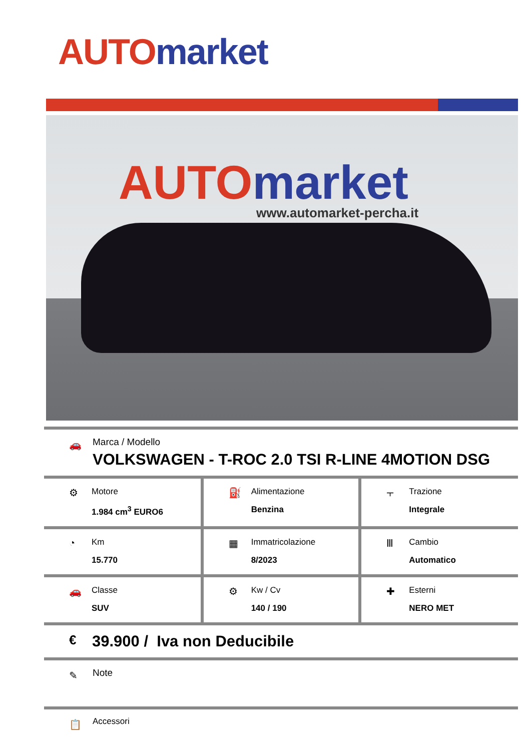AUTO market
AUTO market
www.automarket-percha.it
🚗
Marca / Modello
VOLKSWAGEN - T-ROC 2.0 TSI R-LINE 4MOTION DSG
| ⚙ Motore 1.984 cm<sup>3</sup> EURO6 | ⛽ Alimentazione Benzina | ⫟ Trazione Integrale |
| ◔ Km 15.770 | ▦ Immatricolazione 8/2023 | Ⅲ Cambio Automatico |
| 🚗 Classe SUV | ⚙ Kw / Cv 140 / 190 | ✚ Esterni NERO MET |
€ 39.900 / Iva non Deducibile
✎ Note
📋 Accessori